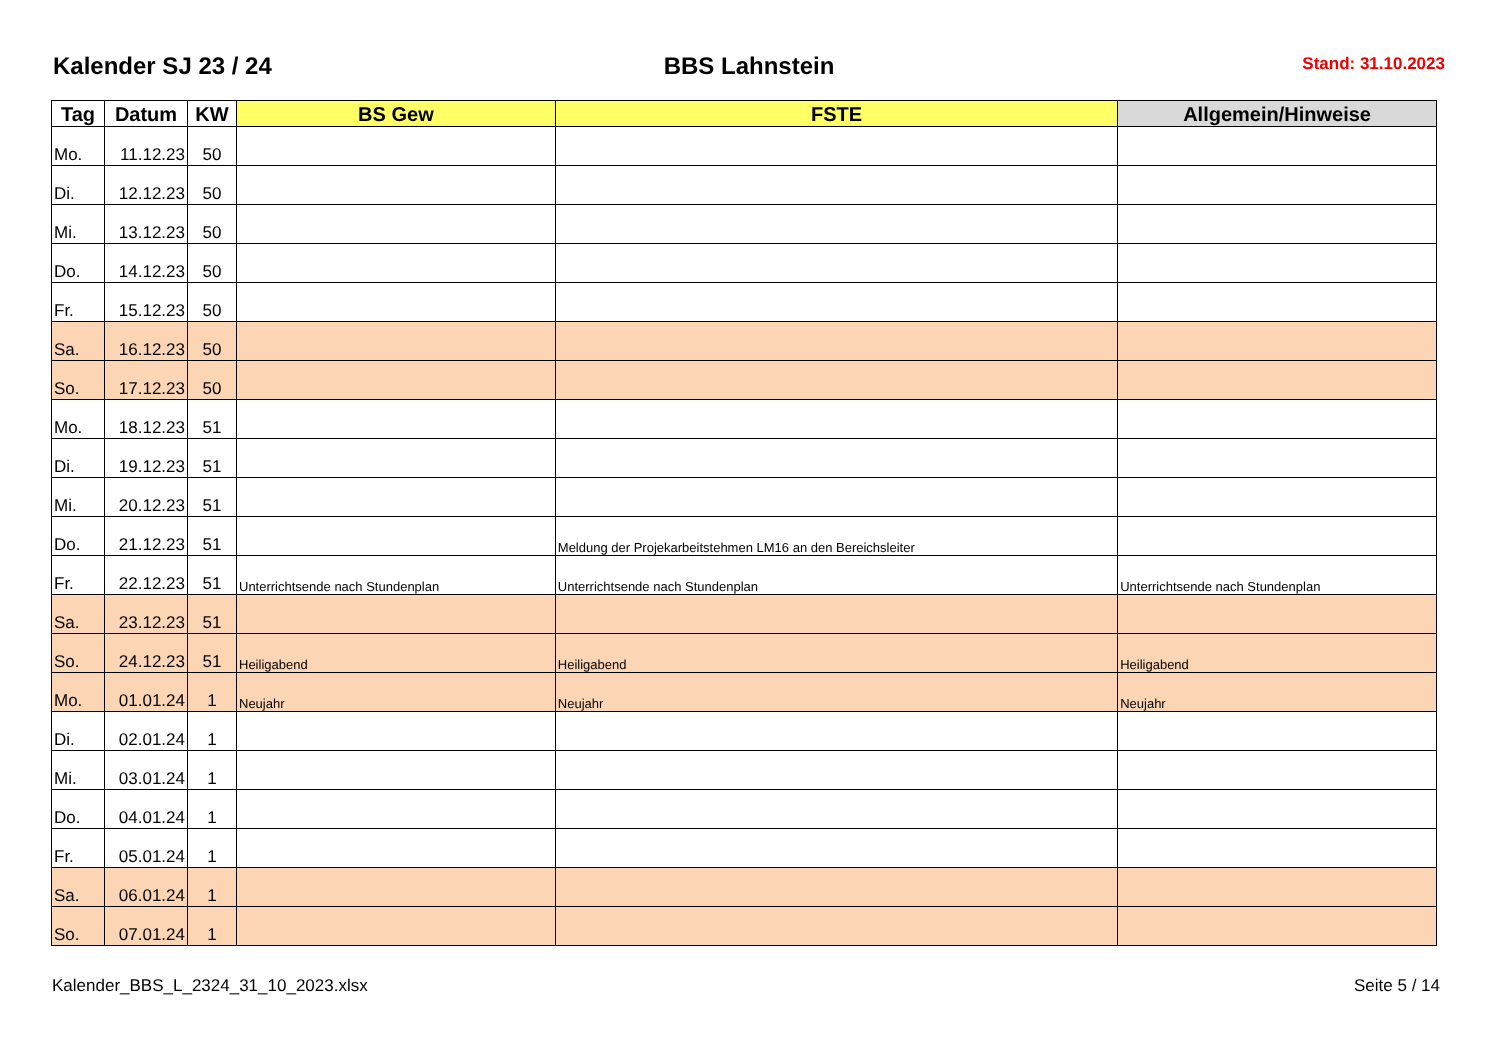Kalender SJ 23 / 24
BBS Lahnstein
Stand: 31.10.2023
| Tag | Datum | KW | BS Gew | FSTE | Allgemein/Hinweise |
| --- | --- | --- | --- | --- | --- |
| Mo. | 11.12.23 | 50 | | | |
| Di. | 12.12.23 | 50 | | | |
| Mi. | 13.12.23 | 50 | | | |
| Do. | 14.12.23 | 50 | | | |
| Fr. | 15.12.23 | 50 | | | |
| Sa. | 16.12.23 | 50 | | | |
| So. | 17.12.23 | 50 | | | |
| Mo. | 18.12.23 | 51 | | | |
| Di. | 19.12.23 | 51 | | | |
| Mi. | 20.12.23 | 51 | | | |
| Do. | 21.12.23 | 51 | | Meldung der Projekarbeitstehmen LM16 an den Bereichsleiter | |
| Fr. | 22.12.23 | 51 | Unterrichtsende nach Stundenplan | Unterrichtsende nach Stundenplan | Unterrichtsende nach Stundenplan |
| Sa. | 23.12.23 | 51 | | | |
| So. | 24.12.23 | 51 | Heiligabend | Heiligabend | Heiligabend |
| Mo. | 01.01.24 | 1 | Neujahr | Neujahr | Neujahr |
| Di. | 02.01.24 | 1 | | | |
| Mi. | 03.01.24 | 1 | | | |
| Do. | 04.01.24 | 1 | | | |
| Fr. | 05.01.24 | 1 | | | |
| Sa. | 06.01.24 | 1 | | | |
| So. | 07.01.24 | 1 | | | |
Kalender_BBS_L_2324_31_10_2023.xlsx Seite 5 / 14